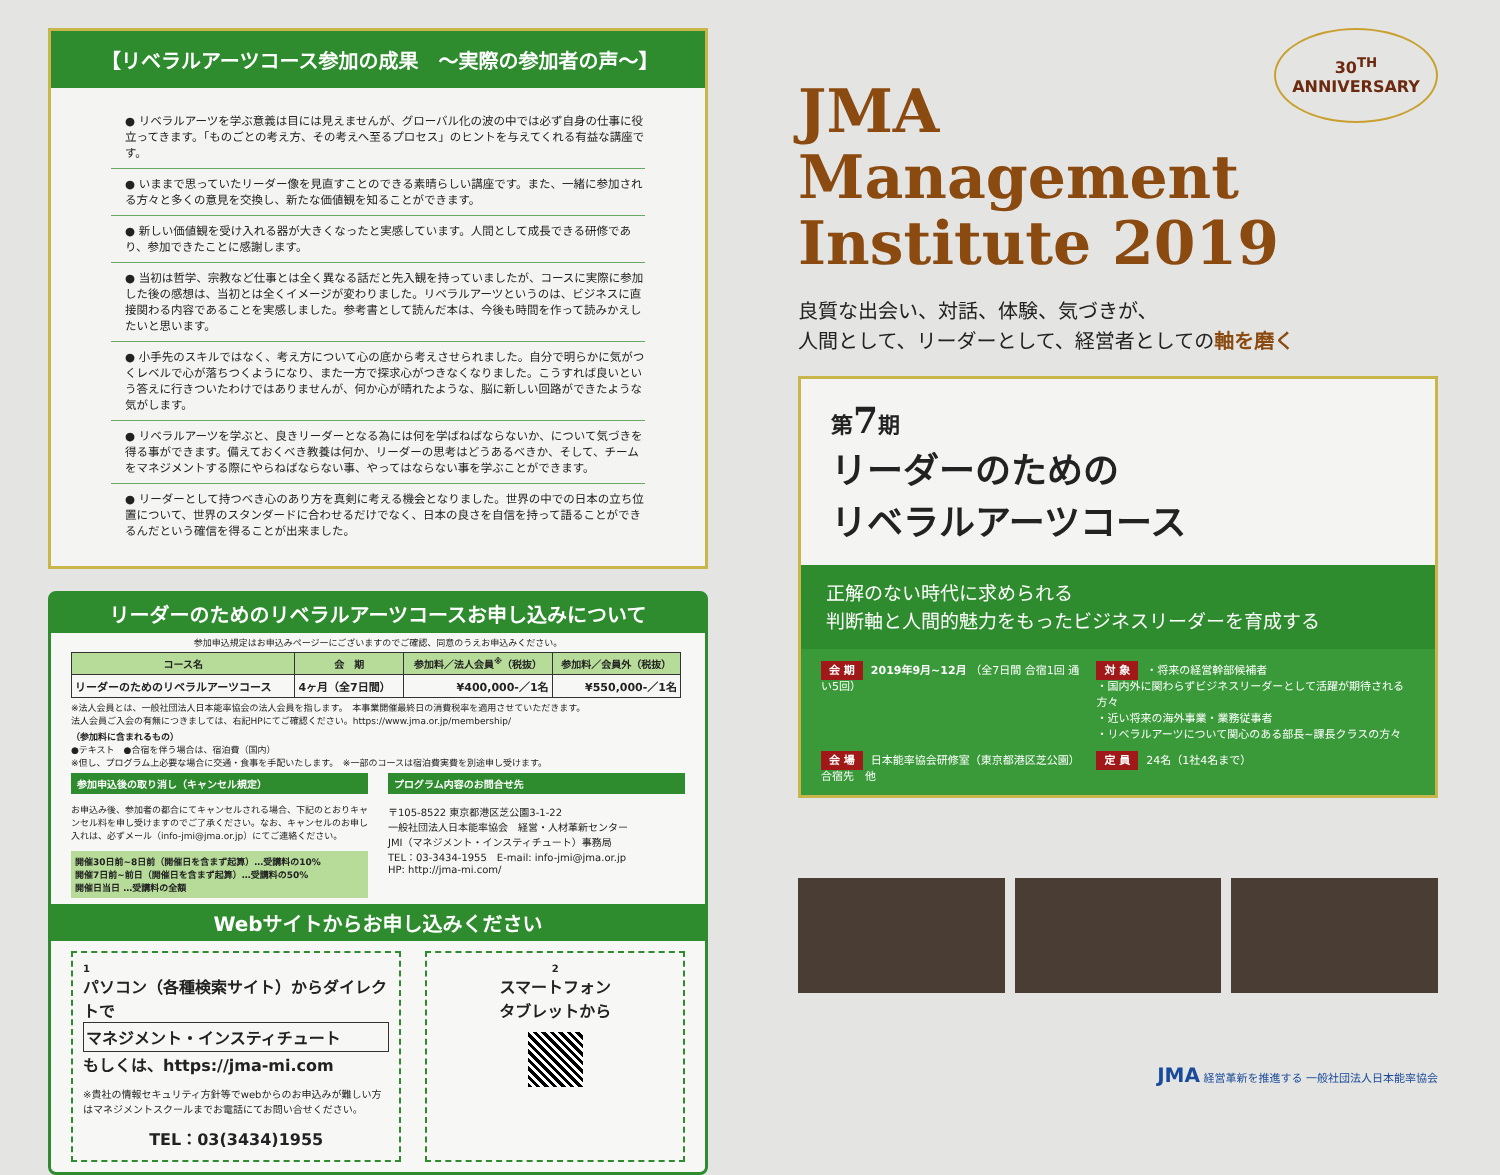【リベラルアーツコース参加の成果　～実際の参加者の声～】
● リベラルアーツを学ぶ意義は目には見えませんが、グローバル化の波の中では必ず自身の仕事に役立ってきます。「ものごとの考え方、その考えへ至るプロセス」のヒントを与えてくれる有益な講座です。
● いままで思っていたリーダー像を見直すことのできる素晴らしい講座です。また、一緒に参加される方々と多くの意見を交換し、新たな価値観を知ることができます。
● 新しい価値観を受け入れる器が大きくなったと実感しています。人間として成長できる研修であり、参加できたことに感謝します。
● 当初は哲学、宗教など仕事とは全く異なる話だと先入観を持っていましたが、コースに実際に参加した後の感想は、当初とは全くイメージが変わりました。リベラルアーツというのは、ビジネスに直接関わる内容であることを実感しました。参考書として読んだ本は、今後も時間を作って読みかえしたいと思います。
● 小手先のスキルではなく、考え方について心の底から考えさせられました。自分で明らかに気がつくレベルで心が落ちつくようになり、また一方で探求心がつきなくなりました。こうすれば良いという答えに行きついたわけではありませんが、何か心が晴れたような、脳に新しい回路ができたような気がします。
● リベラルアーツを学ぶと、良きリーダーとなる為には何を学ばねばならないか、について気づきを得る事ができます。備えておくべき教養は何か、リーダーの思考はどうあるべきか、そして、チームをマネジメントする際にやらねばならない事、やってはならない事を学ぶことができます。
● リーダーとして持つべき心のあり方を真剣に考える機会となりました。世界の中での日本の立ち位置について、世界のスタンダードに合わせるだけでなく、日本の良さを自信を持って語ることができるんだという確信を得ることが出来ました。
リーダーのためのリベラルアーツコースお申し込みについて
参加申込規定はお申込みページーにございますのでご確認、同意のうえお申込みください。
| コース名 | 会 期 | 参加料／法人会員<sup>※</sup>（税抜） | 参加料／会員外（税抜） |
| --- | --- | --- | --- |
| リーダーのためのリベラルアーツコース | 4ヶ月（全7日間） | ¥400,000-／1名 | ¥550,000-／1名 |
※法人会員とは、一般社団法人日本能率協会の法人会員を指します。　本事業開催最終日の消費税率を適用させていただきます。
法人会員ご入会の有無につきましては、右記HPにてご確認ください。https://www.jma.or.jp/membership/
（参加料に含まれるもの）
●テキスト　●合宿を伴う場合は、宿泊費（国内）
※但し、プログラム上必要な場合に交通・食事を手配いたします。　※一部のコースは宿泊費実費を別途申し受けます。
参加申込後の取り消し（キャンセル規定）
お申込み後、参加者の都合にてキャンセルされる場合、下記のとおりキャンセル料を申し受けますのでご了承ください。なお、キャンセルのお申し入れは、必ずメール（info-jmi@jma.or.jp）にてご連絡ください。
開催30日前~8日前（開催日を含まず起算）…受講料の10%
開催7日前~前日（開催日を含まず起算）…受講料の50%
開催日当日 …受講料の全額
プログラム内容のお問合せ先
〒105-8522 東京都港区芝公園3-1-22
一般社団法人日本能率協会　経営・人材革新センター
JMI（マネジメント・インスティチュート）事務局
TEL：03-3434-1955　E-mail: info-jmi@jma.or.jp
HP: http://jma-mi.com/
Webサイトからお申し込みください
1
パソコン（各種検索サイト）からダイレクトで
マネジメント・インスティチュート
もしくは、https://jma-mi.com
※貴社の情報セキュリティ方針等でwebからのお申込みが難しい方はマネジメントスクールまでお電話にてお問い合せください。
TEL：03(3434)1955
2
スマートフォン
タブレットから
30<sup>TH</sup>
ANNIVERSARY
JMA
Management
Institute 2019
良質な出会い、対話、体験、気づきが、
人間として、リーダーとして、経営者としての軸を磨く
第7期
リーダーのための
リベラルアーツコース
正解のない時代に求められる
判断軸と人間的魅力をもったビジネスリーダーを育成する
会 期 2019年9月~12月 （全7日間 合宿1回 通い5回）
対 象 ・将来の経営幹部候補者
・国内外に関わらずビジネスリーダーとして活躍が期待される方々
・近い将来の海外事業・業務従事者
・リベラルアーツについて関心のある部長~課長クラスの方々
会 場 日本能率協会研修室（東京都港区芝公園） 合宿先　他
定 員 24名（1社4名まで）
JMA 経営革新を推進する 一般社団法人日本能率協会